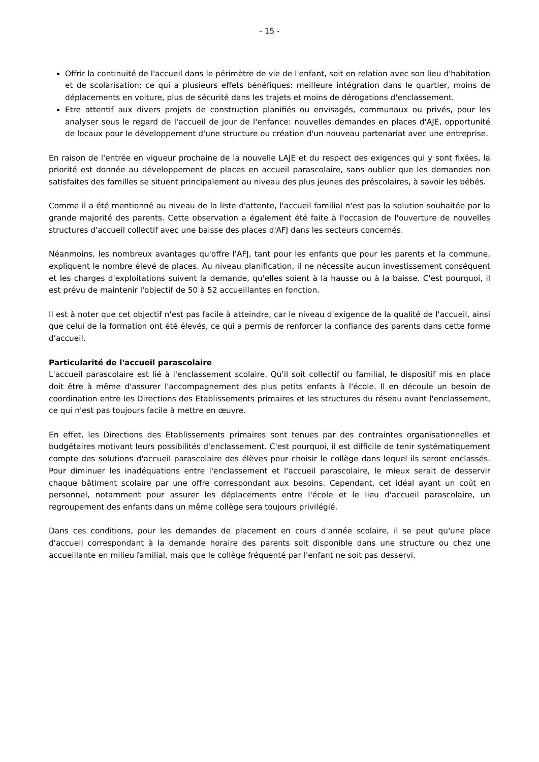- 15 -
Offrir la continuité de l'accueil dans le périmètre de vie de l'enfant, soit en relation avec son lieu d'habitation et de scolarisation; ce qui a plusieurs effets bénéfiques: meilleure intégration dans le quartier, moins de déplacements en voiture, plus de sécurité dans les trajets et moins de dérogations d'enclassement.
Etre attentif aux divers projets de construction planifiés ou envisagés, communaux ou privés, pour les analyser sous le regard de l'accueil de jour de l'enfance: nouvelles demandes en places d'AJE, opportunité de locaux pour le développement d'une structure ou création d'un nouveau partenariat avec une entreprise.
En raison de l'entrée en vigueur prochaine de la nouvelle LAJE et du respect des exigences qui y sont fixées, la priorité est donnée au développement de places en accueil parascolaire, sans oublier que les demandes non satisfaites des familles se situent principalement au niveau des plus jeunes des préscolaires, à savoir les bébés.
Comme il a été mentionné au niveau de la liste d'attente, l'accueil familial n'est pas la solution souhaitée par la grande majorité des parents. Cette observation a également été faite à l'occasion de l'ouverture de nouvelles structures d'accueil collectif avec une baisse des places d'AFJ dans les secteurs concernés.
Néanmoins, les nombreux avantages qu'offre l'AFJ, tant pour les enfants que pour les parents et la commune, expliquent le nombre élevé de places. Au niveau planification, il ne nécessite aucun investissement conséquent et les charges d'exploitations suivent la demande, qu'elles soient à la hausse ou à la baisse. C'est pourquoi, il est prévu de maintenir l'objectif de 50 à 52 accueillantes en fonction.
Il est à noter que cet objectif n'est pas facile à atteindre, car le niveau d'exigence de la qualité de l'accueil, ainsi que celui de la formation ont été élevés, ce qui a permis de renforcer la confiance des parents dans cette forme d'accueil.
Particularité de l'accueil parascolaire
L'accueil parascolaire est lié à l'enclassement scolaire. Qu'il soit collectif ou familial, le dispositif mis en place doit être à même d'assurer l'accompagnement des plus petits enfants à l'école. Il en découle un besoin de coordination entre les Directions des Etablissements primaires et les structures du réseau avant l'enclassement, ce qui n'est pas toujours facile à mettre en œuvre.
En effet, les Directions des Etablissements primaires sont tenues par des contraintes organisationnelles et budgétaires motivant leurs possibilités d'enclassement. C'est pourquoi, il est difficile de tenir systématiquement compte des solutions d'accueil parascolaire des élèves pour choisir le collège dans lequel ils seront enclassés. Pour diminuer les inadéquations entre l'enclassement et l'accueil parascolaire, le mieux serait de desservir chaque bâtiment scolaire par une offre correspondant aux besoins. Cependant, cet idéal ayant un coût en personnel, notamment pour assurer les déplacements entre l'école et le lieu d'accueil parascolaire, un regroupement des enfants dans un même collège sera toujours privilégié.
Dans ces conditions, pour les demandes de placement en cours d'année scolaire, il se peut qu'une place d'accueil correspondant à la demande horaire des parents soit disponible dans une structure ou chez une accueillante en milieu familial, mais que le collège fréquenté par l'enfant ne soit pas desservi.